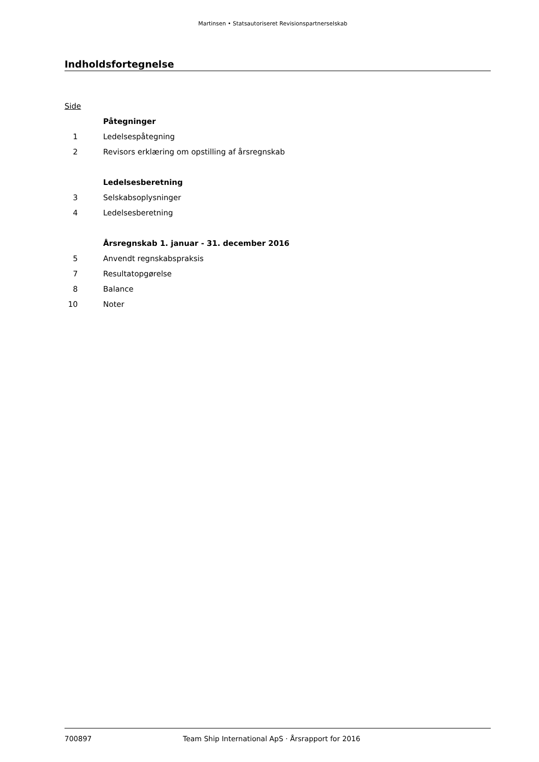Martinsen • Statsautoriseret Revisionspartnerselskab
Indholdsfortegnelse
Side
| | Påtegninger |
| 1 | Ledelsespåtegning |
| 2 | Revisors erklæring om opstilling af årsregnskab |
| | Ledelsesberetning |
| 3 | Selskabsoplysninger |
| 4 | Ledelsesberetning |
| | Årsregnskab 1. januar - 31. december 2016 |
| 5 | Anvendt regnskabspraksis |
| 7 | Resultatopgørelse |
| 8 | Balance |
| 10 | Noter |
700897 Team Ship International ApS · Årsrapport for 2016